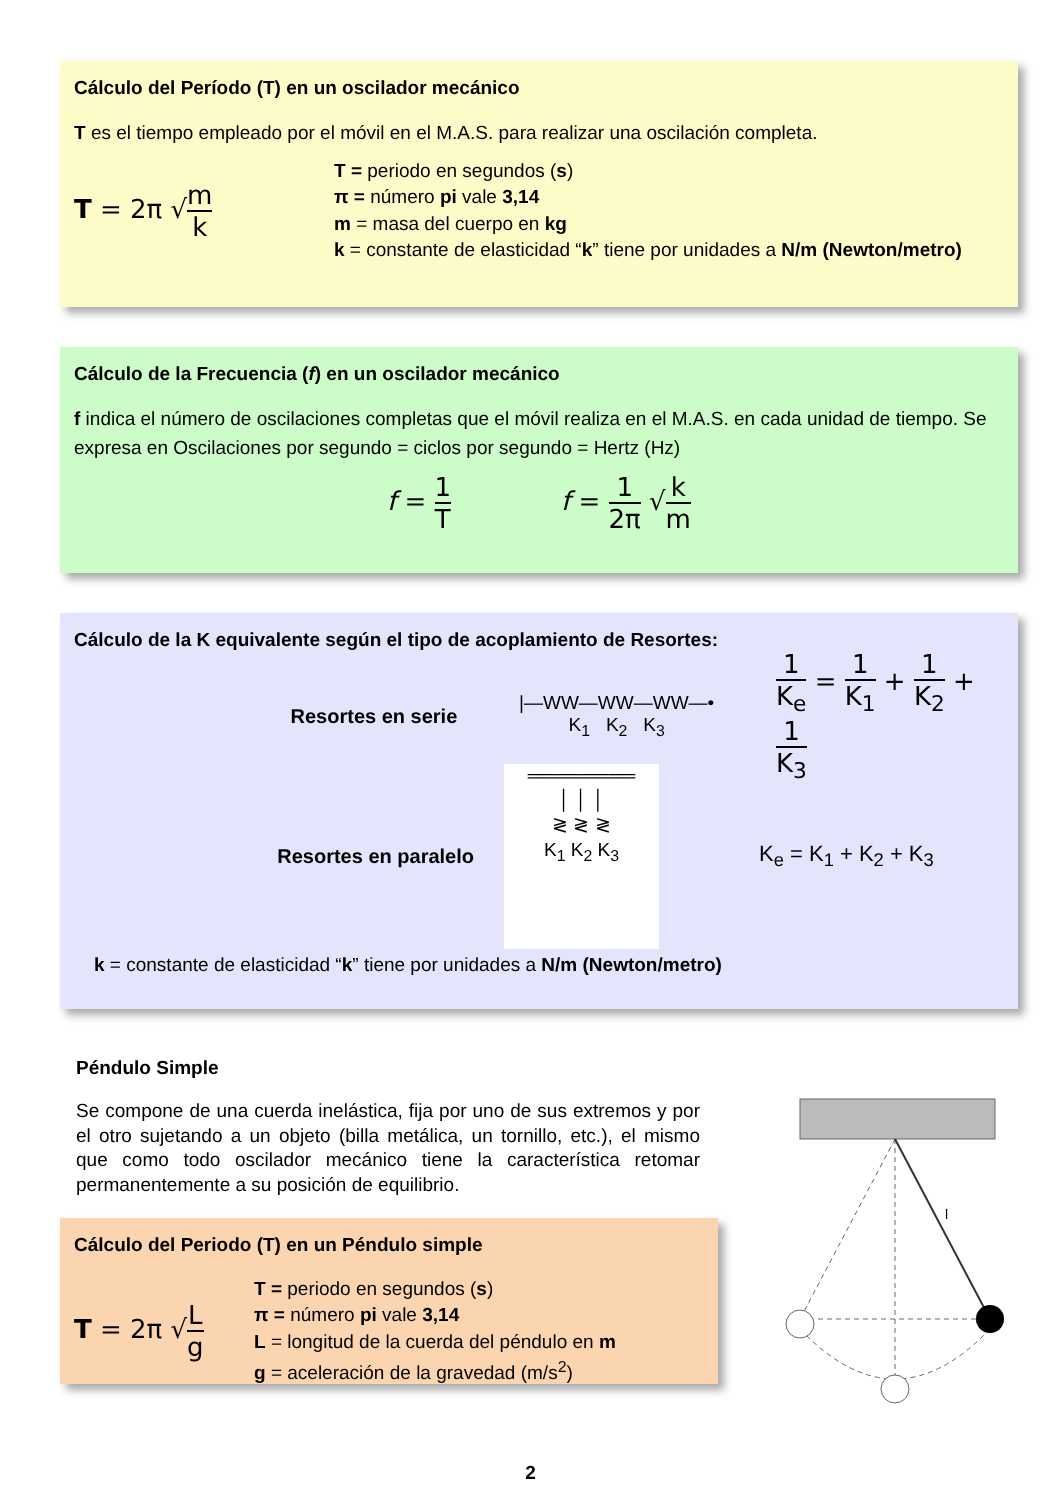Cálculo del Período (T) en un oscilador mecánico
T es el tiempo empleado por el móvil en el M.A.S. para realizar una oscilación completa.
T = 2π √m k
T = periodo en segundos (s)
π = número pi vale 3,14
m = masa del cuerpo en kg
k = constante de elasticidad “k” tiene por unidades a N/m (Newton/metro)
Cálculo de la Frecuencia (f) en un oscilador mecánico
f indica el número de oscilaciones completas que el móvil realiza en el M.A.S. en cada unidad de tiempo. Se expresa en Oscilaciones por segundo = ciclos por segundo = Hertz (Hz)
f = 1 T f = 1 2π √k m
Cálculo de la K equivalente según el tipo de acoplamiento de Resortes:
Resortes en serie
|—WW—WW—WW—•
K<sub>1</sub> K<sub>2</sub> K<sub>3</sub>
1 K<sub>e</sub> = 1 K<sub>1</sub> + 1 K<sub>2</sub> + 1 K<sub>3</sub>
Resortes en paralelo
════════
│ │ │
≷ ≷ ≷
K<sub>1</sub> K<sub>2</sub> K<sub>3</sub>
K<sub>e</sub> = K<sub>1</sub> + K<sub>2</sub> + K<sub>3</sub>
k = constante de elasticidad “k” tiene por unidades a N/m (Newton/metro)
Péndulo Simple
Se compone de una cuerda inelástica, fija por uno de sus extremos y por el otro sujetando a un objeto (billa metálica, un tornillo, etc.), el mismo que como todo oscilador mecánico tiene la característica retomar permanentemente a su posición de equilibrio.
Cálculo del Periodo (T) en un Péndulo simple
T = 2π √L g
T = periodo en segundos (s)
π = número pi vale 3,14
L = longitud de la cuerda del péndulo en m
g = aceleración de la gravedad (m/s<sup>2</sup>)
l
2